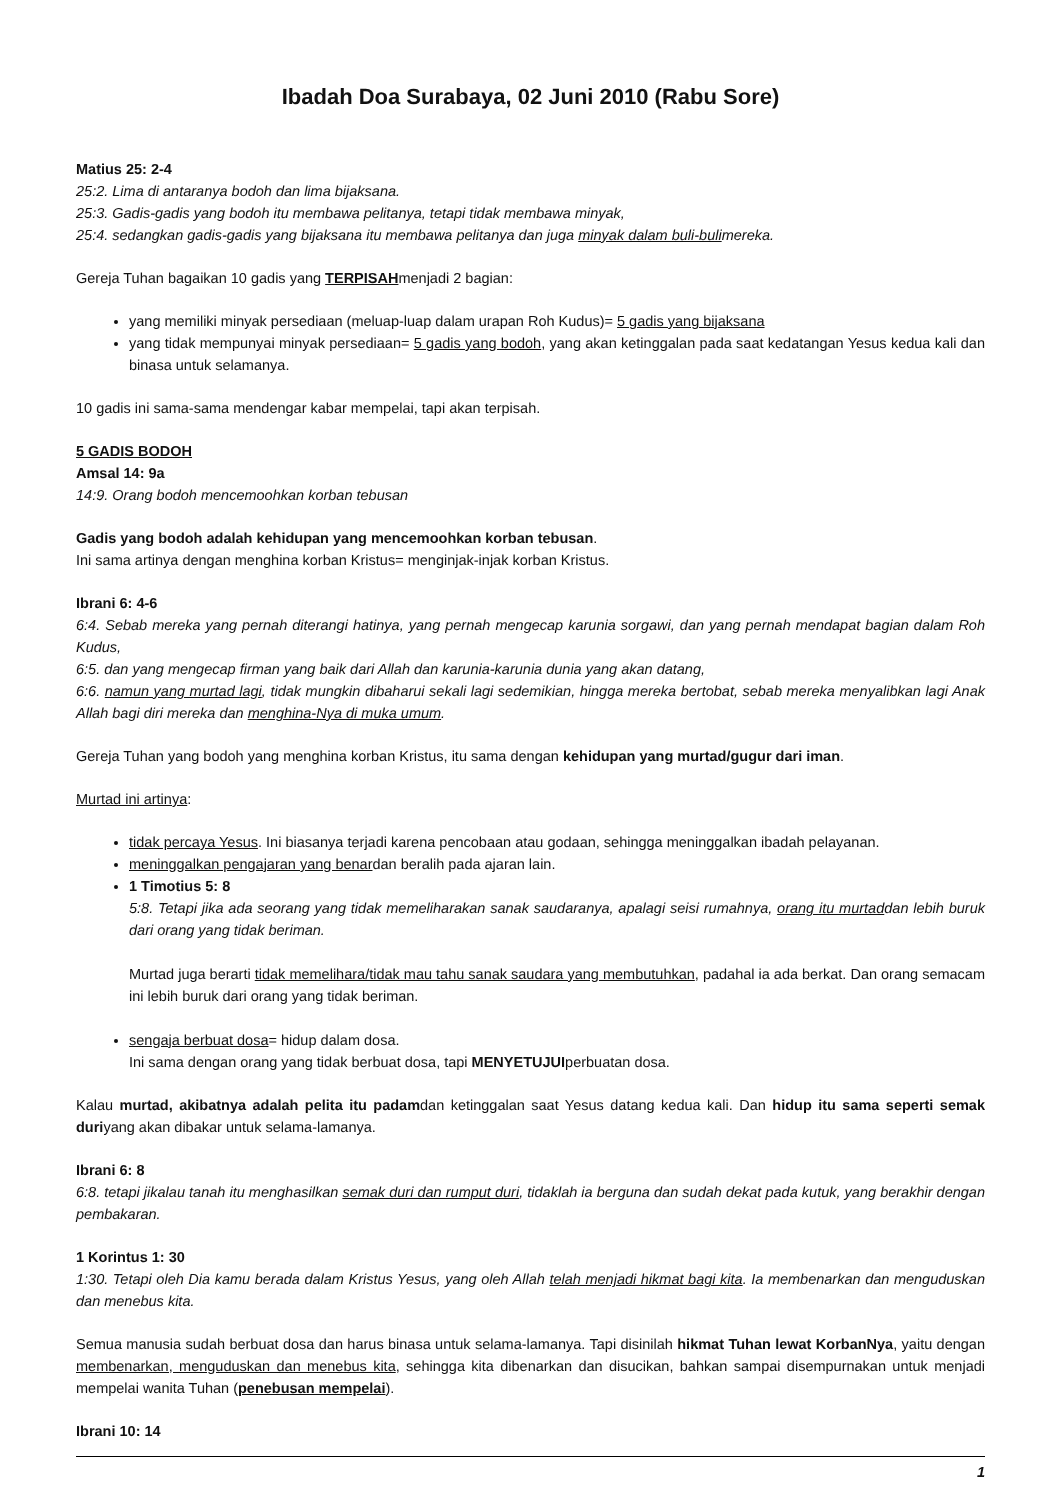Ibadah Doa Surabaya, 02 Juni 2010 (Rabu Sore)
Matius 25: 2-4
25:2. Lima di antaranya bodoh dan lima bijaksana.
25:3. Gadis-gadis yang bodoh itu membawa pelitanya, tetapi tidak membawa minyak,
25:4. sedangkan gadis-gadis yang bijaksana itu membawa pelitanya dan juga minyak dalam buli-bulimereka.
Gereja Tuhan bagaikan 10 gadis yang TERPISAHmenjadi 2 bagian:
yang memiliki minyak persediaan (meluap-luap dalam urapan Roh Kudus)= 5 gadis yang bijaksana
yang tidak mempunyai minyak persediaan= 5 gadis yang bodoh, yang akan ketinggalan pada saat kedatangan Yesus kedua kali dan binasa untuk selamanya.
10 gadis ini sama-sama mendengar kabar mempelai, tapi akan terpisah.
5 GADIS BODOH
Amsal 14: 9a
14:9. Orang bodoh mencemoohkan korban tebusan
Gadis yang bodoh adalah kehidupan yang mencemoohkan korban tebusan.
Ini sama artinya dengan menghina korban Kristus= menginjak-injak korban Kristus.
Ibrani 6: 4-6
6:4. Sebab mereka yang pernah diterangi hatinya, yang pernah mengecap karunia sorgawi, dan yang pernah mendapat bagian dalam Roh Kudus,
6:5. dan yang mengecap firman yang baik dari Allah dan karunia-karunia dunia yang akan datang,
6:6. namun yang murtad lagi, tidak mungkin dibaharui sekali lagi sedemikian, hingga mereka bertobat, sebab mereka menyalibkan lagi Anak Allah bagi diri mereka dan menghina-Nya di muka umum.
Gereja Tuhan yang bodoh yang menghina korban Kristus, itu sama dengan kehidupan yang murtad/gugur dari iman.
Murtad ini artinya:
tidak percaya Yesus. Ini biasanya terjadi karena pencobaan atau godaan, sehingga meninggalkan ibadah pelayanan.
meninggalkan pengajaran yang benardan beralih pada ajaran lain.
1 Timotius 5: 8
5:8. Tetapi jika ada seorang yang tidak memeliharakan sanak saudaranya, apalagi seisi rumahnya, orang itu murtaddan lebih buruk dari orang yang tidak beriman.
Murtad juga berarti tidak memelihara/tidak mau tahu sanak saudara yang membutuhkan, padahal ia ada berkat. Dan orang semacam ini lebih buruk dari orang yang tidak beriman.
sengaja berbuat dosa= hidup dalam dosa.
Ini sama dengan orang yang tidak berbuat dosa, tapi MENYETUJUIperbuatan dosa.
Kalau murtad, akibatnya adalah pelita itu padamdan ketinggalan saat Yesus datang kedua kali. Dan hidup itu sama seperti semak duriyang akan dibakar untuk selama-lamanya.
Ibrani 6: 8
6:8. tetapi jikalau tanah itu menghasilkan semak duri dan rumput duri, tidaklah ia berguna dan sudah dekat pada kutuk, yang berakhir dengan pembakaran.
1 Korintus 1: 30
1:30. Tetapi oleh Dia kamu berada dalam Kristus Yesus, yang oleh Allah telah menjadi hikmat bagi kita. Ia membenarkan dan menguduskan dan menebus kita.
Semua manusia sudah berbuat dosa dan harus binasa untuk selama-lamanya. Tapi disinilah hikmat Tuhan lewat KorbanNya, yaitu dengan membenarkan, menguduskan dan menebus kita, sehingga kita dibenarkan dan disucikan, bahkan sampai disempurnakan untuk menjadi mempelai wanita Tuhan (penebusan mempelai).
Ibrani 10: 14
1